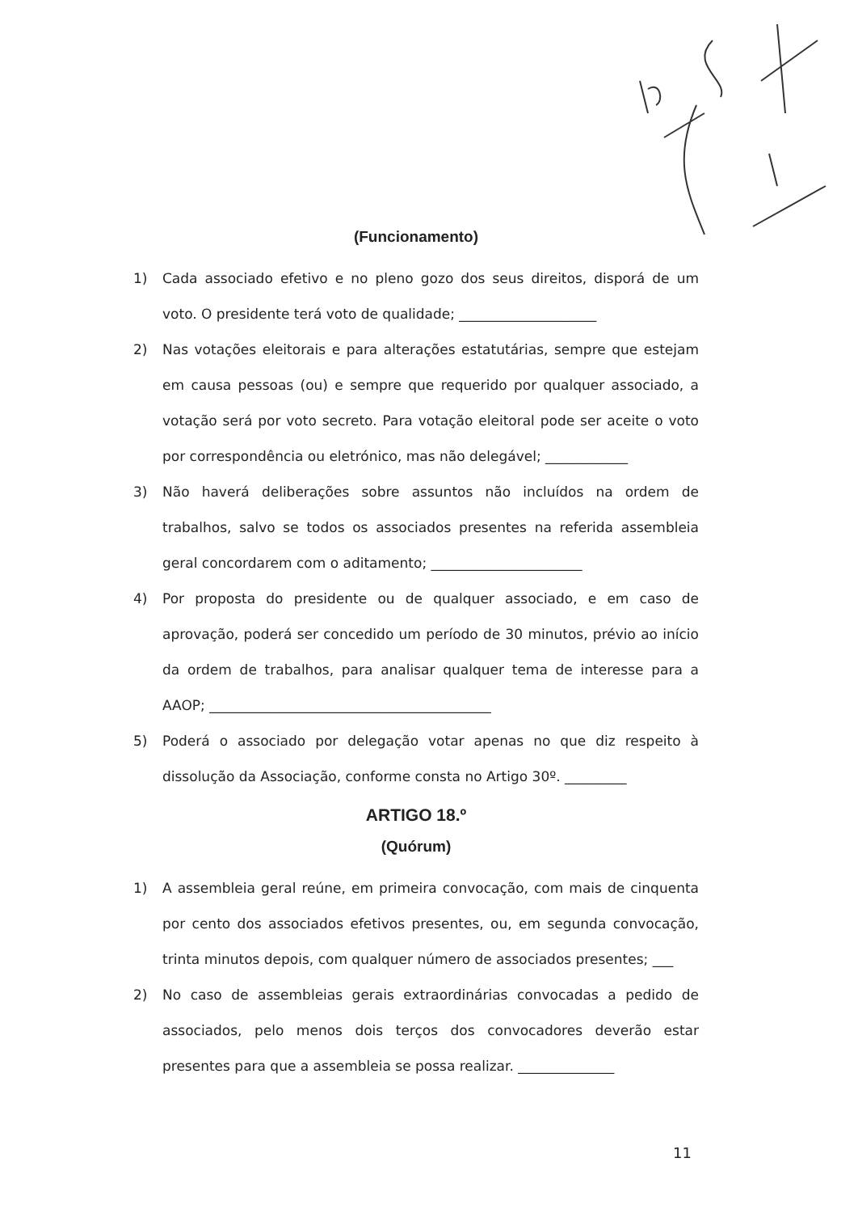(Funcionamento)
1) Cada associado efetivo e no pleno gozo dos seus direitos, disporá de um voto. O presidente terá voto de qualidade; ____________________
2) Nas votações eleitorais e para alterações estatutárias, sempre que estejam em causa pessoas (ou) e sempre que requerido por qualquer associado, a votação será por voto secreto. Para votação eleitoral pode ser aceite o voto por correspondência ou eletrónico, mas não delegável; ____________
3) Não haverá deliberações sobre assuntos não incluídos na ordem de trabalhos, salvo se todos os associados presentes na referida assembleia geral concordarem com o aditamento; ______________________
4) Por proposta do presidente ou de qualquer associado, e em caso de aprovação, poderá ser concedido um período de 30 minutos, prévio ao início da ordem de trabalhos, para analisar qualquer tema de interesse para a AAOP; _________________________________________
5) Poderá o associado por delegação votar apenas no que diz respeito à dissolução da Associação, conforme consta no Artigo 30º. _________
ARTIGO 18.º
(Quórum)
1) A assembleia geral reúne, em primeira convocação, com mais de cinquenta por cento dos associados efetivos presentes, ou, em segunda convocação, trinta minutos depois, com qualquer número de associados presentes; ___
2) No caso de assembleias gerais extraordinárias convocadas a pedido de associados, pelo menos dois terços dos convocadores deverão estar presentes para que a assembleia se possa realizar. ______________
11